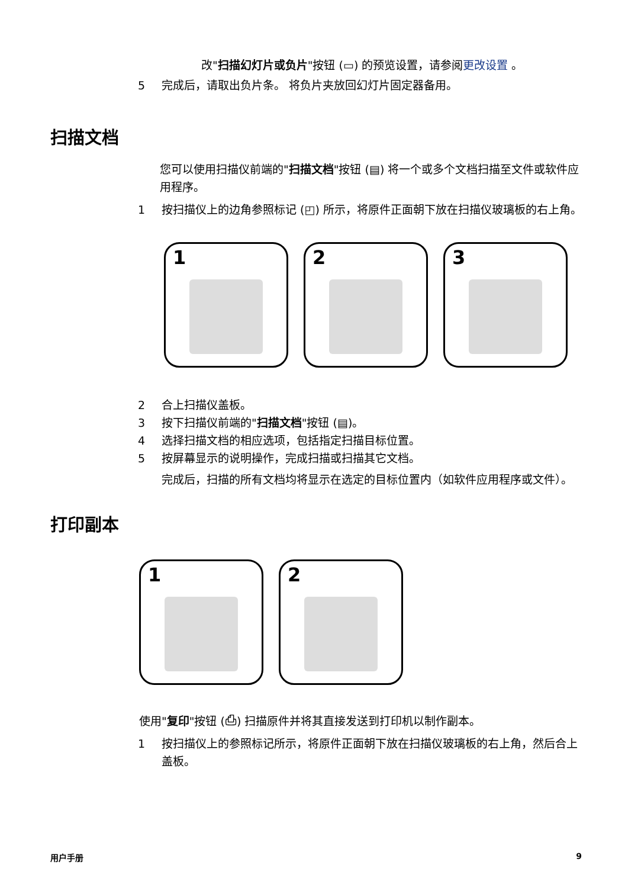改"扫描幻灯片或负片"按钮 (▭) 的预览设置，请参阅更改设置 。
5 完成后，请取出负片条。 将负片夹放回幻灯片固定器备用。
扫描文档
您可以使用扫描仪前端的"扫描文档"按钮 (▤) 将一个或多个文档扫描至文件或软件应用程序。
1 按扫描仪上的边角参照标记 (◰) 所示，将原件正面朝下放在扫描仪玻璃板的右上角。
1 2 3
2 合上扫描仪盖板。
3 按下扫描仪前端的"扫描文档"按钮 (▤)。
4 选择扫描文档的相应选项，包括指定扫描目标位置。
5 按屏幕显示的说明操作，完成扫描或扫描其它文档。
完成后，扫描的所有文档均将显示在选定的目标位置内（如软件应用程序或文件）。
打印副本
1 2
使用"复印"按钮 (⎙) 扫描原件并将其直接发送到打印机以制作副本。
1 按扫描仪上的参照标记所示，将原件正面朝下放在扫描仪玻璃板的右上角，然后合上盖板。
用户手册 9